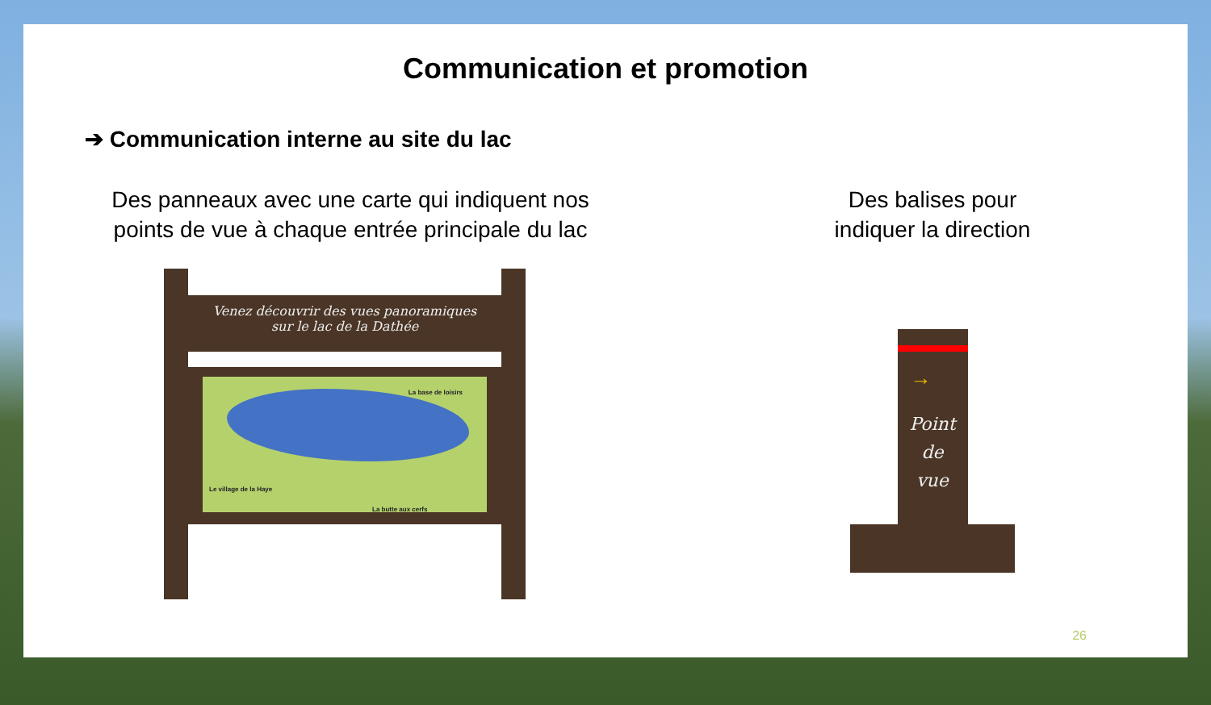Communication et promotion
➔ Communication interne au site du lac
Des panneaux avec une carte qui indiquent nos
points de vue à chaque entrée principale du lac
Venez découvrir des vues panoramiques
sur le lac de la Dathée
La base de loisirs
Le village de la Haye
La butte aux cerfs
Des balises pour
indiquer la direction
→
Point
de
vue
26